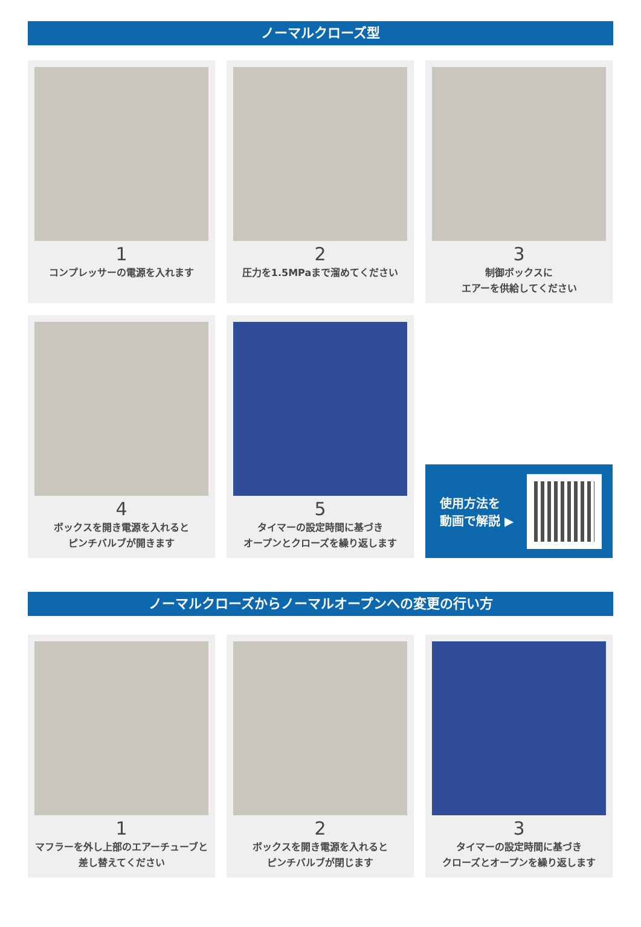ノーマルクローズ型
1
コンプレッサーの電源を入れます
2
圧力を1.5MPaまで溜めてください
3
制御ボックスに
エアーを供給してください
4
ボックスを開き電源を入れると
ピンチバルブが開きます
5
タイマーの設定時間に基づき
オープンとクローズを繰り返します
使用方法を
動画で解説 ▶
ノーマルクローズからノーマルオープンへの変更の行い方
1
マフラーを外し上部のエアーチューブと
差し替えてください
2
ボックスを開き電源を入れると
ピンチバルブが閉じます
3
タイマーの設定時間に基づき
クローズとオープンを繰り返します